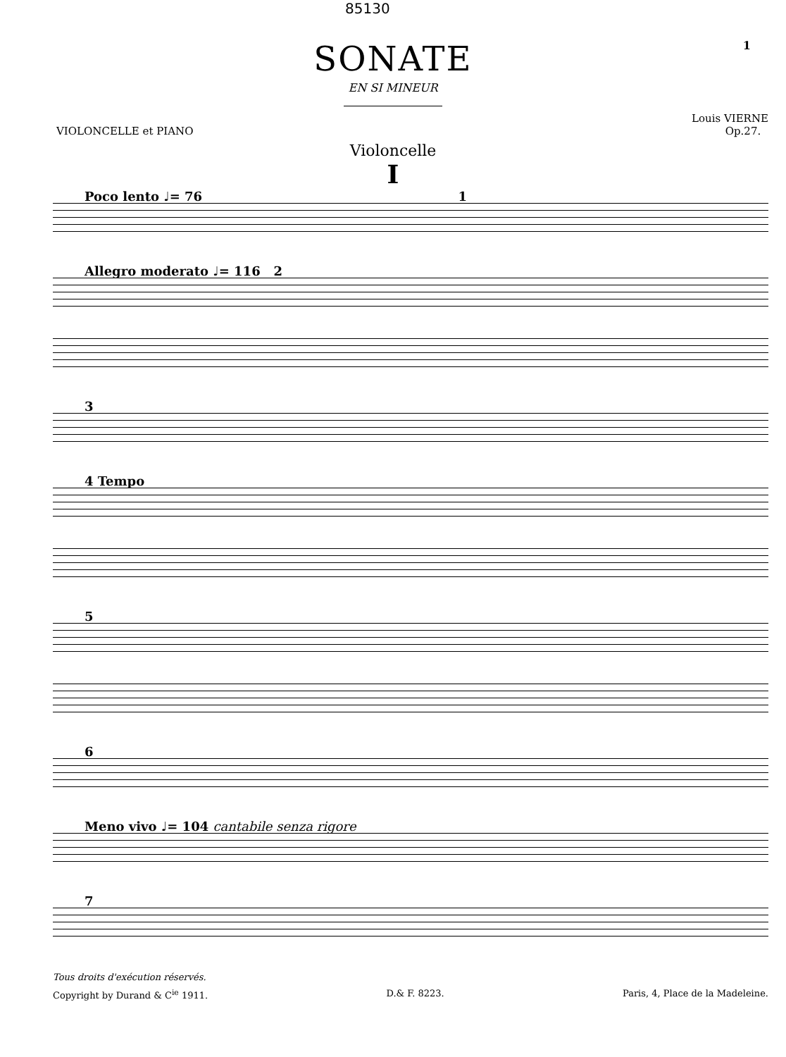85130
1
SONATE
EN SI MINEUR
VIOLONCELLE et PIANO Louis VIERNE
Op.27.
Violoncelle
I
Poco lento ♩= 76 1
Allegro moderato ♩= 116 2
3
4 Tempo
5
6
Meno vivo ♩= 104 cantabile senza rigore
7
Tous droits d'exécution réservés.
Copyright by Durand & C<sup>ie</sup> 1911. D.& F. 8223. Paris, 4, Place de la Madeleine.